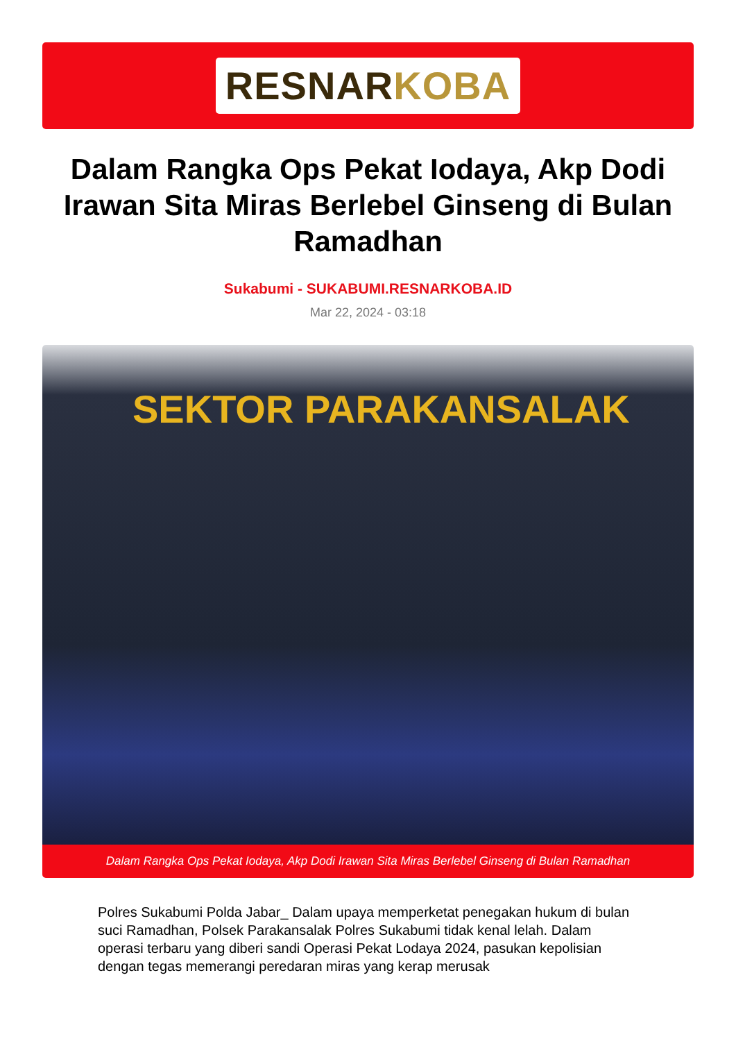RESNARKOBA
Dalam Rangka Ops Pekat Iodaya, Akp Dodi Irawan Sita Miras Berlebel Ginseng di Bulan Ramadhan
Sukabumi - SUKABUMI.RESNARKOBA.ID
Mar 22, 2024 - 03:18
SEKTOR PARAKANSALAK
Dalam Rangka Ops Pekat Iodaya, Akp Dodi Irawan Sita Miras Berlebel Ginseng di Bulan Ramadhan
Polres Sukabumi Polda Jabar_ Dalam upaya memperketat penegakan hukum di bulan suci Ramadhan, Polsek Parakansalak Polres Sukabumi tidak kenal lelah. Dalam operasi terbaru yang diberi sandi Operasi Pekat Lodaya 2024, pasukan kepolisian dengan tegas memerangi peredaran miras yang kerap merusak